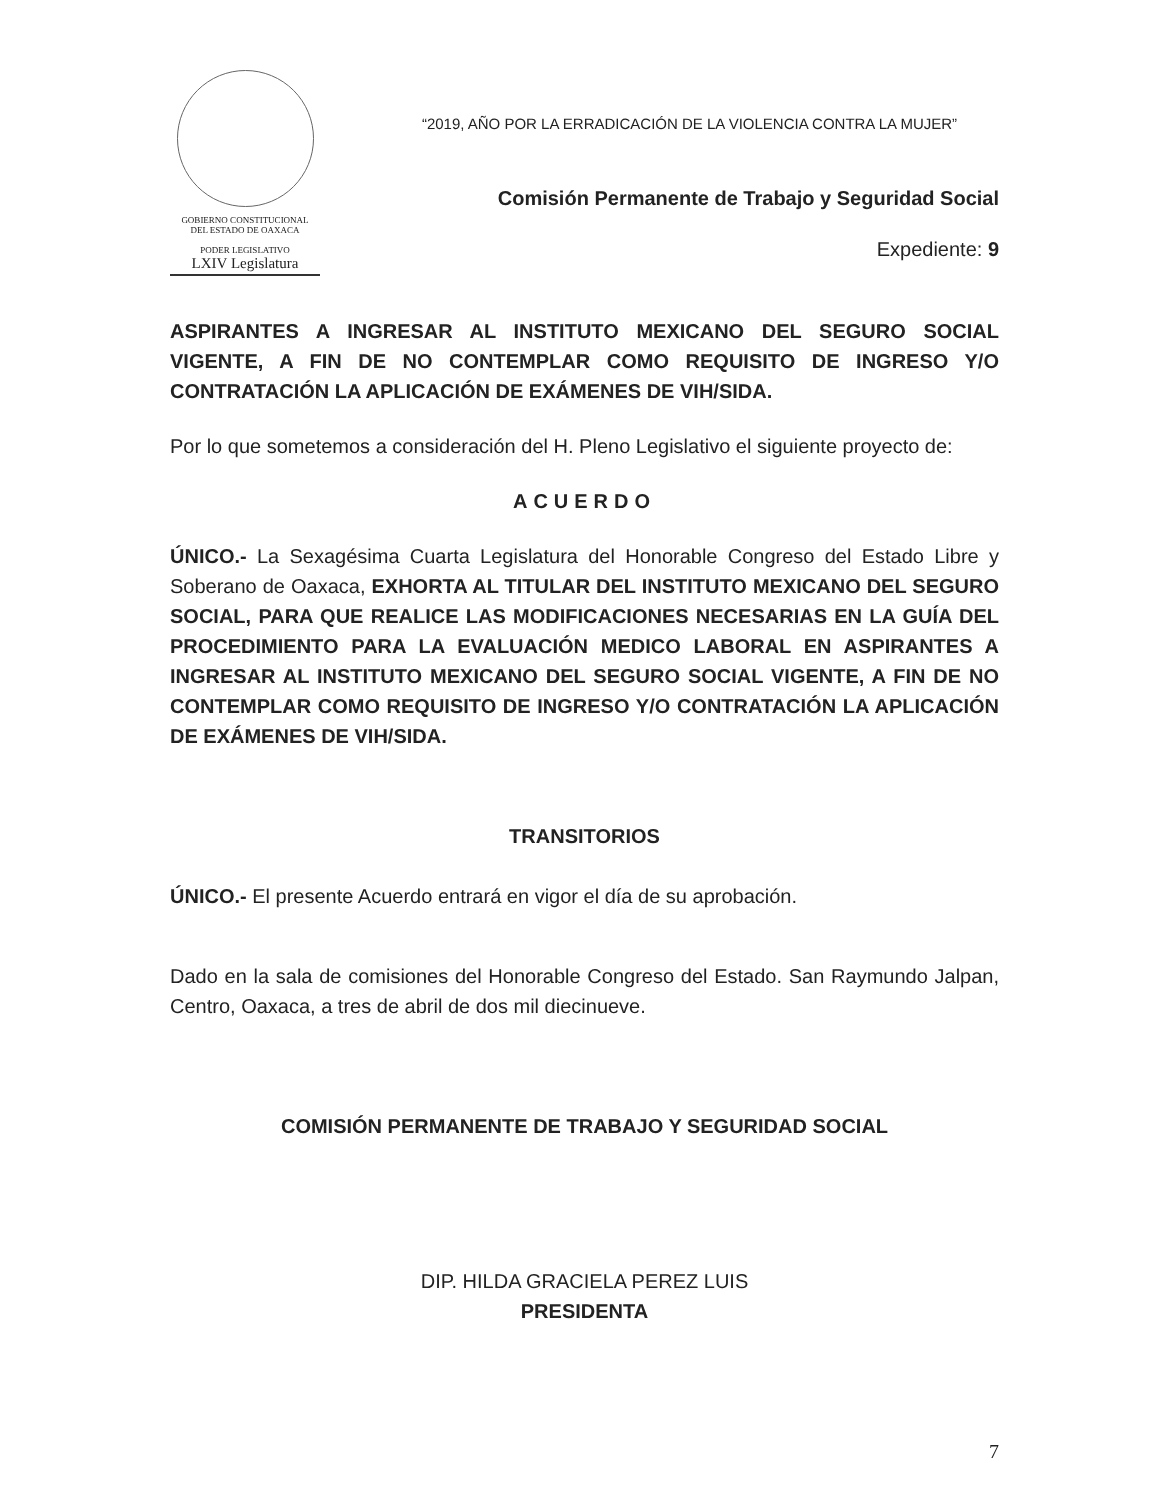GOBIERNO CONSTITUCIONAL
DEL ESTADO DE OAXACA
PODER LEGISLATIVO
LXIV Legislatura
“2019, AÑO POR LA ERRADICACIÓN DE LA VIOLENCIA CONTRA LA MUJER”
Comisión Permanente de Trabajo y Seguridad Social
Expediente: 9
ASPIRANTES A INGRESAR AL INSTITUTO MEXICANO DEL SEGURO SOCIAL VIGENTE, A FIN DE NO CONTEMPLAR COMO REQUISITO DE INGRESO Y/O CONTRATACIÓN LA APLICACIÓN DE EXÁMENES DE VIH/SIDA.
Por lo que sometemos a consideración del H. Pleno Legislativo el siguiente proyecto de:
ACUERDO
ÚNICO.- La Sexagésima Cuarta Legislatura del Honorable Congreso del Estado Libre y Soberano de Oaxaca, EXHORTA AL TITULAR DEL INSTITUTO MEXICANO DEL SEGURO SOCIAL, PARA QUE REALICE LAS MODIFICACIONES NECESARIAS EN LA GUÍA DEL PROCEDIMIENTO PARA LA EVALUACIÓN MEDICO LABORAL EN ASPIRANTES A INGRESAR AL INSTITUTO MEXICANO DEL SEGURO SOCIAL VIGENTE, A FIN DE NO CONTEMPLAR COMO REQUISITO DE INGRESO Y/O CONTRATACIÓN LA APLICACIÓN DE EXÁMENES DE VIH/SIDA.
TRANSITORIOS
ÚNICO.- El presente Acuerdo entrará en vigor el día de su aprobación.
Dado en la sala de comisiones del Honorable Congreso del Estado. San Raymundo Jalpan, Centro, Oaxaca, a tres de abril de dos mil diecinueve.
COMISIÓN PERMANENTE DE TRABAJO Y SEGURIDAD SOCIAL
DIP. HILDA GRACIELA PEREZ LUIS
PRESIDENTA
7